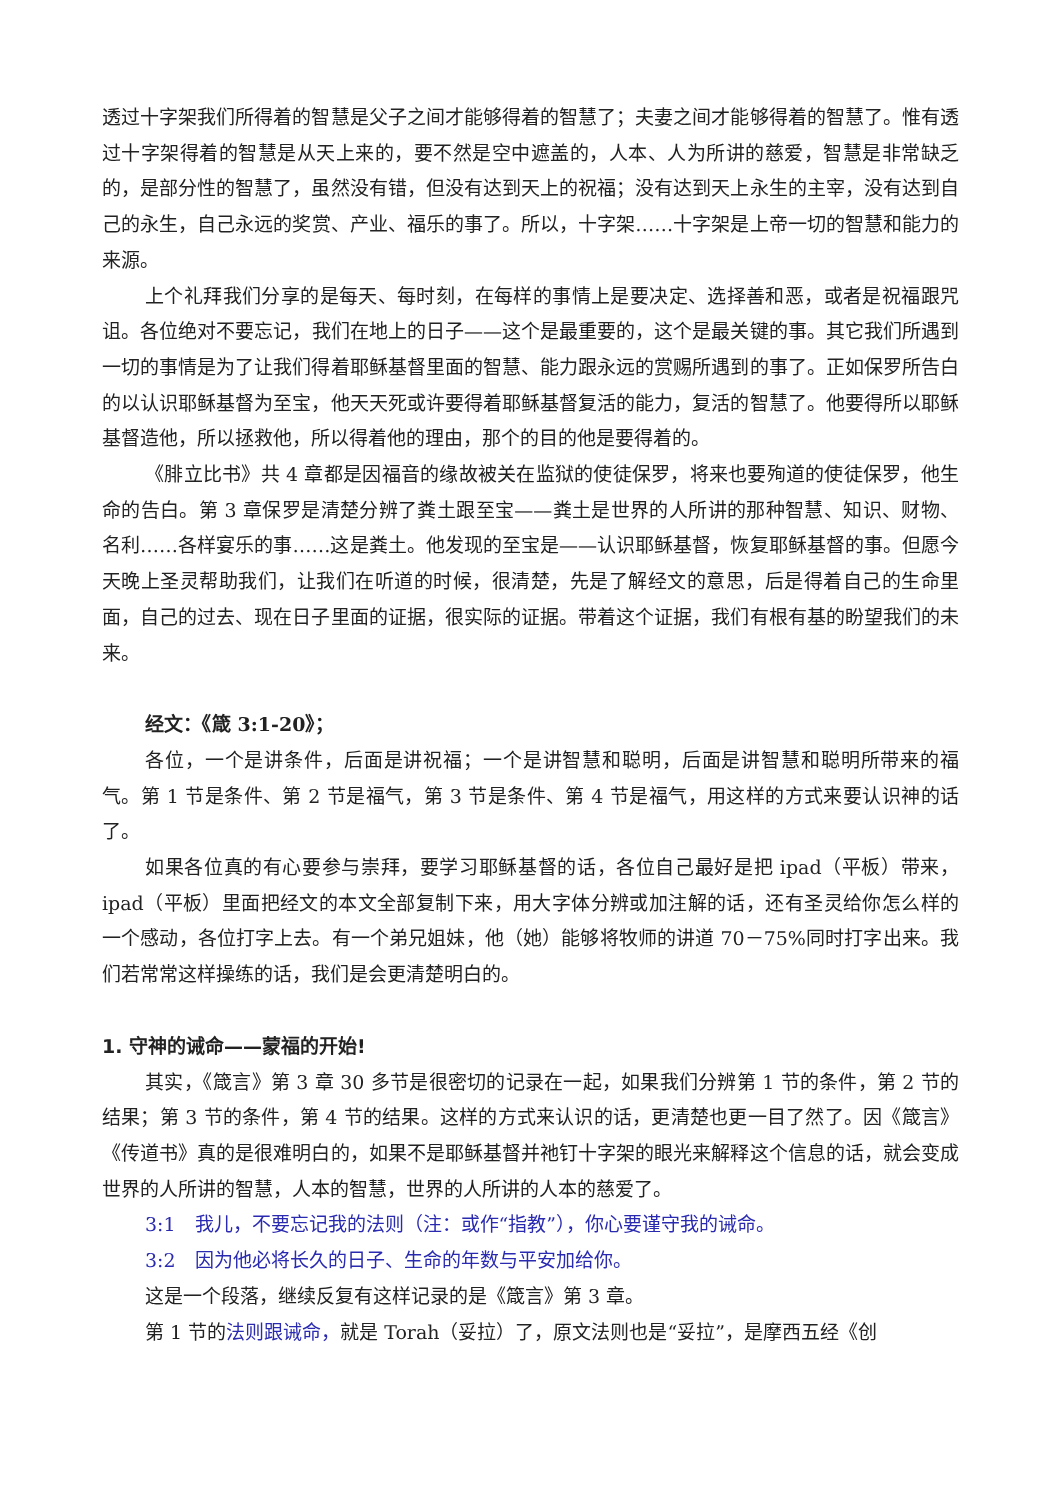透过十字架我们所得着的智慧是父子之间才能够得着的智慧了；夫妻之间才能够得着的智慧了。惟有透过十字架得着的智慧是从天上来的，要不然是空中遮盖的，人本、人为所讲的慈爱，智慧是非常缺乏的，是部分性的智慧了，虽然没有错，但没有达到天上的祝福；没有达到天上永生的主宰，没有达到自己的永生，自己永远的奖赏、产业、福乐的事了。所以，十字架……十字架是上帝一切的智慧和能力的来源。
上个礼拜我们分享的是每天、每时刻，在每样的事情上是要决定、选择善和恶，或者是祝福跟咒诅。各位绝对不要忘记，我们在地上的日子——这个是最重要的，这个是最关键的事。其它我们所遇到一切的事情是为了让我们得着耶稣基督里面的智慧、能力跟永远的赏赐所遇到的事了。正如保罗所告白的以认识耶稣基督为至宝，他天天死或许要得着耶稣基督复活的能力，复活的智慧了。他要得所以耶稣基督造他，所以拯救他，所以得着他的理由，那个的目的他是要得着的。
《腓立比书》共 4 章都是因福音的缘故被关在监狱的使徒保罗，将来也要殉道的使徒保罗，他生命的告白。第 3 章保罗是清楚分辨了粪土跟至宝——粪土是世界的人所讲的那种智慧、知识、财物、名利……各样宴乐的事……这是粪土。他发现的至宝是——认识耶稣基督，恢复耶稣基督的事。但愿今天晚上圣灵帮助我们，让我们在听道的时候，很清楚，先是了解经文的意思，后是得着自己的生命里面，自己的过去、现在日子里面的证据，很实际的证据。带着这个证据，我们有根有基的盼望我们的未来。
经文：《箴 3:1-20》；
各位，一个是讲条件，后面是讲祝福；一个是讲智慧和聪明，后面是讲智慧和聪明所带来的福气。第 1 节是条件、第 2 节是福气，第 3 节是条件、第 4 节是福气，用这样的方式来要认识神的话了。
如果各位真的有心要参与崇拜，要学习耶稣基督的话，各位自己最好是把 ipad（平板）带来，ipad（平板）里面把经文的本文全部复制下来，用大字体分辨或加注解的话，还有圣灵给你怎么样的一个感动，各位打字上去。有一个弟兄姐妹，他（她）能够将牧师的讲道 70－75%同时打字出来。我们若常常这样操练的话，我们是会更清楚明白的。
1. 守神的诫命——蒙福的开始!
其实，《箴言》第 3 章 30 多节是很密切的记录在一起，如果我们分辨第 1 节的条件，第 2 节的结果；第 3 节的条件，第 4 节的结果。这样的方式来认识的话，更清楚也更一目了然了。因《箴言》《传道书》真的是很难明白的，如果不是耶稣基督并祂钉十字架的眼光来解释这个信息的话，就会变成世界的人所讲的智慧，人本的智慧，世界的人所讲的人本的慈爱了。
3:1　我儿，不要忘记我的法则（注：或作“指教”），你心要谨守我的诫命。
3:2　因为他必将长久的日子、生命的年数与平安加给你。
这是一个段落，继续反复有这样记录的是《箴言》第 3 章。
第 1 节的法则跟诫命，就是 Torah（妥拉）了，原文法则也是“妥拉”，是摩西五经《创